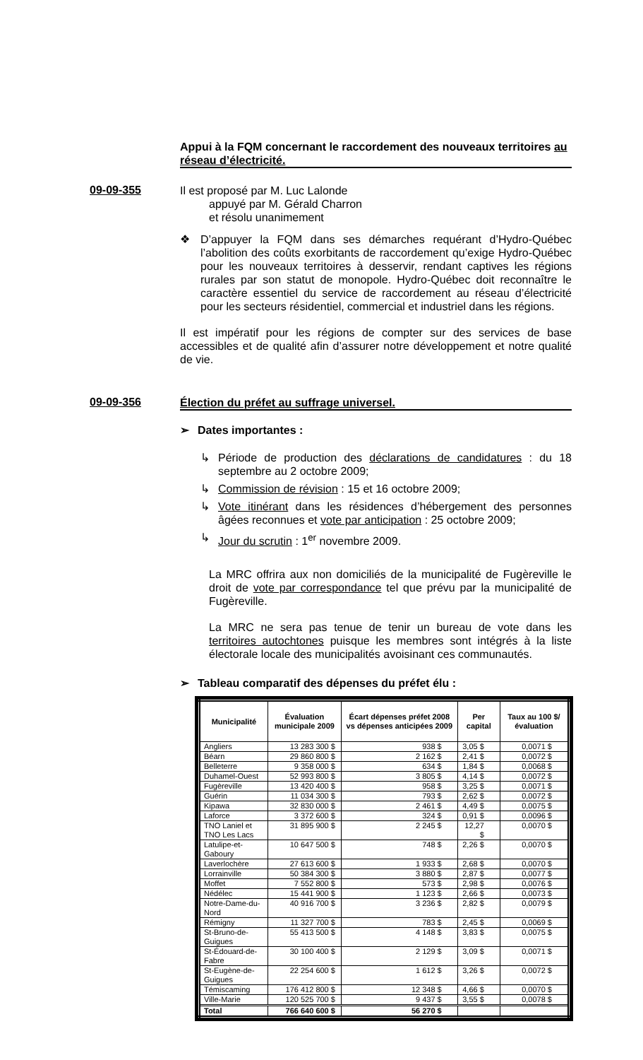Appui à la FQM concernant le raccordement des nouveaux territoires au réseau d’électricité.
09-09-355
Il est proposé par M. Luc Lalonde
appuyé par M. Gérald Charron
et résolu unanimement
❖ D’appuyer la FQM dans ses démarches requérant d’Hydro-Québec l’abolition des coûts exorbitants de raccordement qu’exige Hydro-Québec pour les nouveaux territoires à desservir, rendant captives les régions rurales par son statut de monopole. Hydro-Québec doit reconnaître le caractère essentiel du service de raccordement au réseau d’électricité pour les secteurs résidentiel, commercial et industriel dans les régions.
Il est impératif pour les régions de compter sur des services de base accessibles et de qualité afin d’assurer notre développement et notre qualité de vie.
09-09-356
Élection du préfet au suffrage universel.
➢ Dates importantes :
↳ Période de production des déclarations de candidatures : du 18 septembre au 2 octobre 2009;
↳ Commission de révision : 15 et 16 octobre 2009;
↳ Vote itinérant dans les résidences d’hébergement des personnes âgées reconnues et vote par anticipation : 25 octobre 2009;
↳ Jour du scrutin : 1<sup>er</sup> novembre 2009.
La MRC offrira aux non domiciliés de la municipalité de Fugèreville le droit de vote par correspondance tel que prévu par la municipalité de Fugèreville.
La MRC ne sera pas tenue de tenir un bureau de vote dans les territoires autochtones puisque les membres sont intégrés à la liste électorale locale des municipalités avoisinant ces communautés.
➢ Tableau comparatif des dépenses du préfet élu :
| Municipalité | Évaluation municipale 2009 | Écart dépenses préfet 2008 vs dépenses anticipées 2009 | Per capital | Taux au 100 $/évaluation |
| --- | --- | --- | --- | --- |
| Angliers | 13 283 300 $ | 938 $ | 3,05 $ | 0,0071 $ |
| Béarn | 29 860 800 $ | 2 162 $ | 2,41 $ | 0,0072 $ |
| Belleterre | 9 358 000 $ | 634 $ | 1,84 $ | 0,0068 $ |
| Duhamel-Ouest | 52 993 800 $ | 3 805 $ | 4,14 $ | 0,0072 $ |
| Fugèreville | 13 420 400 $ | 958 $ | 3,25 $ | 0,0071 $ |
| Guérin | 11 034 300 $ | 793 $ | 2,62 $ | 0,0072 $ |
| Kipawa | 32 830 000 $ | 2 461 $ | 4,49 $ | 0,0075 $ |
| Laforce | 3 372 600 $ | 324 $ | 0,91 $ | 0,0096 $ |
| TNO Laniel et TNO Les Lacs | 31 895 900 $ | 2 245 $ | 12,27 $ | 0,0070 $ |
| Latulipe-et-Gaboury | 10 647 500 $ | 748 $ | 2,26 $ | 0,0070 $ |
| Laverlochère | 27 613 600 $ | 1 933 $ | 2,68 $ | 0,0070 $ |
| Lorrainville | 50 384 300 $ | 3 880 $ | 2,87 $ | 0,0077 $ |
| Moffet | 7 552 800 $ | 573 $ | 2,98 $ | 0,0076 $ |
| Nédélec | 15 441 900 $ | 1 123 $ | 2,66 $ | 0,0073 $ |
| Notre-Dame-du-Nord | 40 916 700 $ | 3 236 $ | 2,82 $ | 0,0079 $ |
| Rémigny | 11 327 700 $ | 783 $ | 2,45 $ | 0,0069 $ |
| St-Bruno-de-Guigues | 55 413 500 $ | 4 148 $ | 3,83 $ | 0,0075 $ |
| St-Édouard-de-Fabre | 30 100 400 $ | 2 129 $ | 3,09 $ | 0,0071 $ |
| St-Eugène-de-Guigues | 22 254 600 $ | 1 612 $ | 3,26 $ | 0,0072 $ |
| Témiscaming | 176 412 800 $ | 12 348 $ | 4,66 $ | 0,0070 $ |
| Ville-Marie | 120 525 700 $ | 9 437 $ | 3,55 $ | 0,0078 $ |
| Total | 766 640 600 $ | 56 270 $ | | |